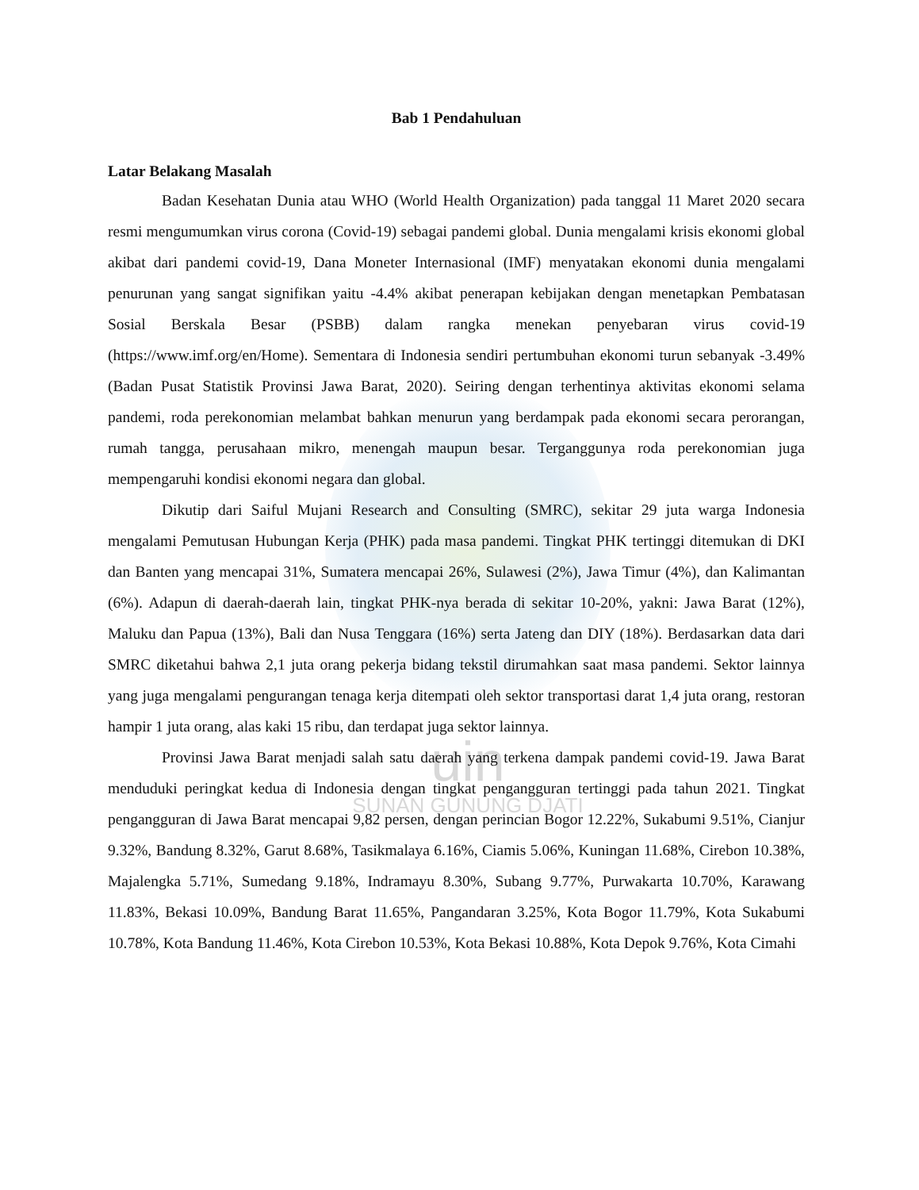uin
SUNAN GUNUNG DJATI
Bab 1 Pendahuluan
Latar Belakang Masalah
Badan Kesehatan Dunia atau WHO (World Health Organization) pada tanggal 11 Maret 2020 secara resmi mengumumkan virus corona (Covid-19) sebagai pandemi global. Dunia mengalami krisis ekonomi global akibat dari pandemi covid-19, Dana Moneter Internasional (IMF) menyatakan ekonomi dunia mengalami penurunan yang sangat signifikan yaitu -4.4% akibat penerapan kebijakan dengan menetapkan Pembatasan Sosial Berskala Besar (PSBB) dalam rangka menekan penyebaran virus covid-19 (https://www.imf.org/en/Home). Sementara di Indonesia sendiri pertumbuhan ekonomi turun sebanyak -3.49% (Badan Pusat Statistik Provinsi Jawa Barat, 2020). Seiring dengan terhentinya aktivitas ekonomi selama pandemi, roda perekonomian melambat bahkan menurun yang berdampak pada ekonomi secara perorangan, rumah tangga, perusahaan mikro, menengah maupun besar. Terganggunya roda perekonomian juga mempengaruhi kondisi ekonomi negara dan global.
Dikutip dari Saiful Mujani Research and Consulting (SMRC), sekitar 29 juta warga Indonesia mengalami Pemutusan Hubungan Kerja (PHK) pada masa pandemi. Tingkat PHK tertinggi ditemukan di DKI dan Banten yang mencapai 31%, Sumatera mencapai 26%, Sulawesi (2%), Jawa Timur (4%), dan Kalimantan (6%). Adapun di daerah-daerah lain, tingkat PHK-nya berada di sekitar 10-20%, yakni: Jawa Barat (12%), Maluku dan Papua (13%), Bali dan Nusa Tenggara (16%) serta Jateng dan DIY (18%). Berdasarkan data dari SMRC diketahui bahwa 2,1 juta orang pekerja bidang tekstil dirumahkan saat masa pandemi. Sektor lainnya yang juga mengalami pengurangan tenaga kerja ditempati oleh sektor transportasi darat 1,4 juta orang, restoran hampir 1 juta orang, alas kaki 15 ribu, dan terdapat juga sektor lainnya.
Provinsi Jawa Barat menjadi salah satu daerah yang terkena dampak pandemi covid-19. Jawa Barat menduduki peringkat kedua di Indonesia dengan tingkat pengangguran tertinggi pada tahun 2021. Tingkat pengangguran di Jawa Barat mencapai 9,82 persen, dengan perincian Bogor 12.22%, Sukabumi 9.51%, Cianjur 9.32%, Bandung 8.32%, Garut 8.68%, Tasikmalaya 6.16%, Ciamis 5.06%, Kuningan 11.68%, Cirebon 10.38%, Majalengka 5.71%, Sumedang 9.18%, Indramayu 8.30%, Subang 9.77%, Purwakarta 10.70%, Karawang 11.83%, Bekasi 10.09%, Bandung Barat 11.65%, Pangandaran 3.25%, Kota Bogor 11.79%, Kota Sukabumi 10.78%, Kota Bandung 11.46%, Kota Cirebon 10.53%, Kota Bekasi 10.88%, Kota Depok 9.76%, Kota Cimahi